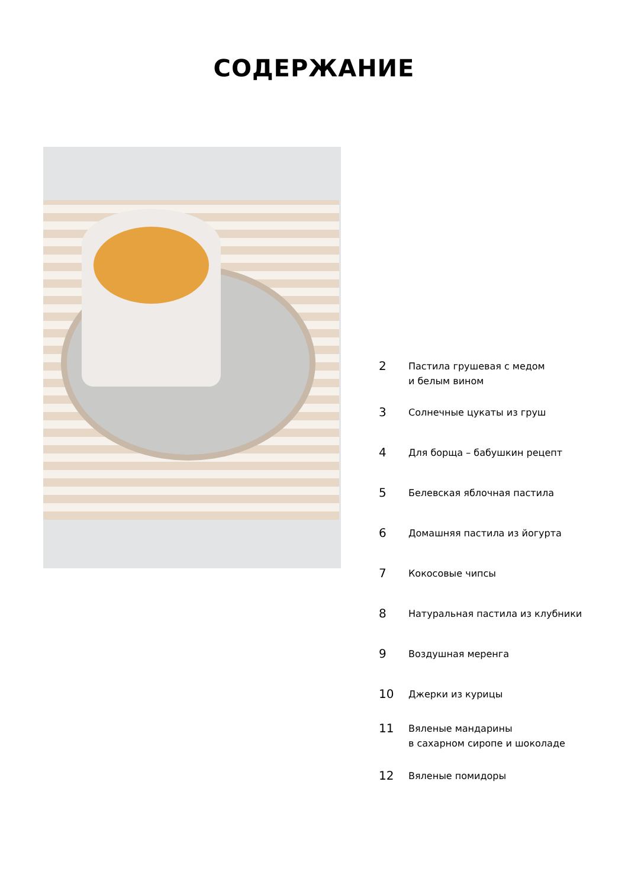СОДЕРЖАНИЕ
2
Пастила грушевая с медом
и белым вином
3
Солнечные цукаты из груш
4
Для борща – бабушкин рецепт
5
Белевская яблочная пастила
6
Домашняя пастила из йогурта
7
Кокосовые чипсы
8
Натуральная пастила из клубники
9
Воздушная меренга
10
Джерки из курицы
11
Вяленые мандарины
в сахарном сиропе и шоколаде
12
Вяленые помидоры